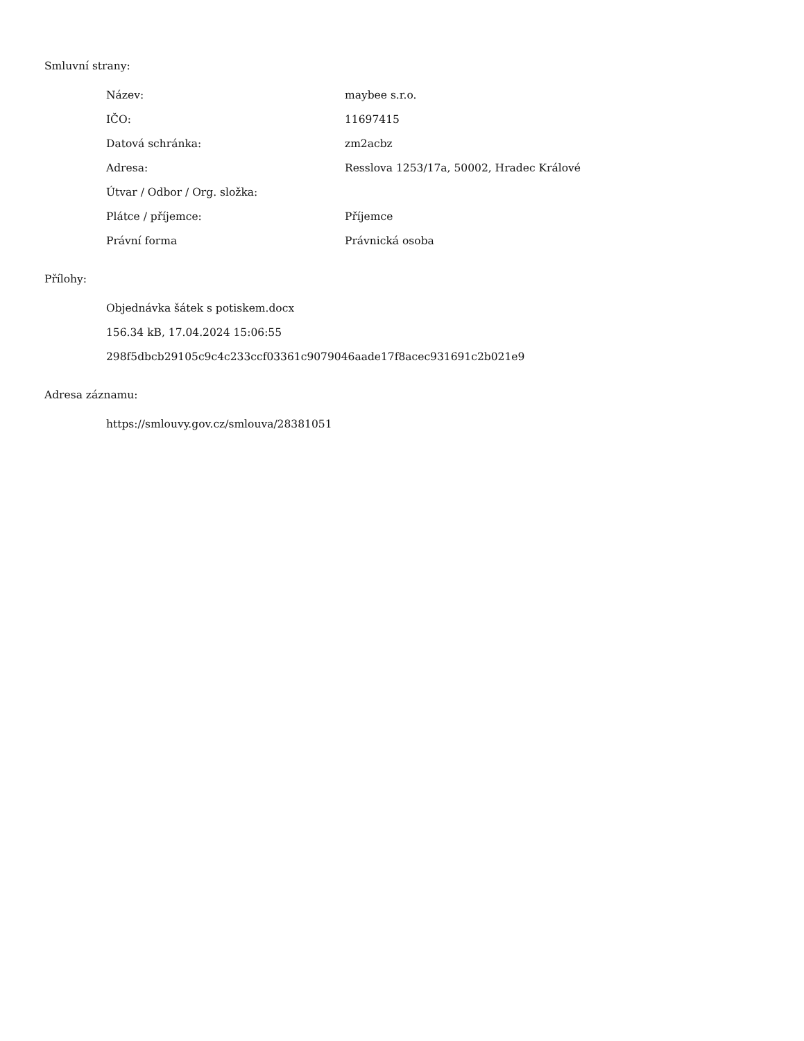Smluvní strany:
| Název: | maybee s.r.o. |
| IČO: | 11697415 |
| Datová schránka: | zm2acbz |
| Adresa: | Resslova 1253/17a, 50002, Hradec Králové |
| Útvar / Odbor / Org. složka: | |
| Plátce / příjemce: | Příjemce |
| Právní forma | Právnická osoba |
Přílohy:
Objednávka šátek s potiskem.docx
156.34 kB, 17.04.2024 15:06:55
298f5dbcb29105c9c4c233ccf03361c9079046aade17f8acec931691c2b021e9
Adresa záznamu:
https://smlouvy.gov.cz/smlouva/28381051